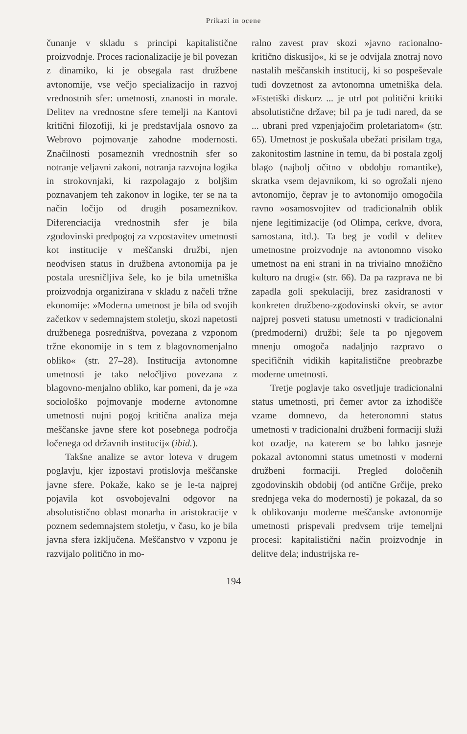Prikazi in ocene
čunanje v skladu s principi kapitalistične proizvodnje. Proces racionalizacije je bil povezan z dinamiko, ki je obsegala rast družbene avtonomije, vse večjo specializacijo in razvoj vrednostnih sfer: umetnosti, znanosti in morale. Delitev na vrednostne sfere temelji na Kantovi kritični filozofiji, ki je predstavljala osnovo za Webrovo pojmovanje zahodne modernosti. Značilnosti posameznih vrednostnih sfer so notranje veljavni zakoni, notranja razvojna logika in strokovnjaki, ki razpolagajo z boljšim poznavanjem teh zakonov in logike, ter se na ta način ločijo od drugih posameznikov. Diferenciacija vrednostnih sfer je bila zgodovinski predpogoj za vzpostavitev umetnosti kot institucije v meščanski družbi, njen neodvisen status in družbena avtonomija pa je postala uresničljiva šele, ko je bila umetniška proizvodnja organizirana v skladu z načeli tržne ekonomije: »Moderna umetnost je bila od svojih začetkov v sedemnajstem stoletju, skozi napetosti družbenega posredništva, povezana z vzponom tržne ekonomije in s tem z blagovnomenjalno obliko« (str. 27–28). Institucija avtonomne umetnosti je tako neločljivo povezana z blagovno-menjalno obliko, kar pomeni, da je »za sociološko pojmovanje moderne avtonomne umetnosti nujni pogoj kritična analiza meja meščanske javne sfere kot posebnega področja ločenega od državnih institucij« (ibid.).
Takšne analize se avtor loteva v drugem poglavju, kjer izpostavi protislovja meščanske javne sfere. Pokaže, kako se je le-ta najprej pojavila kot osvobojevalni odgovor na absolutistično oblast monarha in aristokracije v poznem sedemnajstem stoletju, v času, ko je bila javna sfera izključena. Meščanstvo v vzponu je razvijalo politično in mo-
ralno zavest prav skozi »javno racionalno-kritično diskusijo«, ki se je odvijala znotraj novo nastalih meščanskih institucij, ki so pospeševale tudi dovzetnost za avtonomna umetniška dela. »Estetiški diskurz ... je utrl pot politični kritiki absolutistične države; bil pa je tudi nared, da se ... ubrani pred vzpenjajočim proletariatom« (str. 65). Umetnost je poskušala ubežati prisilam trga, zakonitostim lastnine in temu, da bi postala zgolj blago (najbolj očitno v obdobju romantike), skratka vsem dejavnikom, ki so ogrožali njeno avtonomijo, čeprav je to avtonomijo omogočila ravno »osamosvojitev od tradicionalnih oblik njene legitimizacije (od Olimpa, cerkve, dvora, samostana, itd.). Ta beg je vodil v delitev umetnostne proizvodnje na avtonomno visoko umetnost na eni strani in na trivialno množično kulturo na drugi« (str. 66). Da pa razprava ne bi zapadla goli spekulaciji, brez zasidranosti v konkreten družbeno-zgodovinski okvir, se avtor najprej posveti statusu umetnosti v tradicionalni (predmoderni) družbi; šele ta po njegovem mnenju omogoča nadaljnjo razpravo o specifičnih vidikih kapitalistične preobrazbe moderne umetnosti.
Tretje poglavje tako osvetljuje tradicionalni status umetnosti, pri čemer avtor za izhodišče vzame domnevo, da heteronomni status umetnosti v tradicionalni družbeni formaciji služi kot ozadje, na katerem se bo lahko jasneje pokazal avtonomni status umetnosti v moderni družbeni formaciji. Pregled določenih zgodovinskih obdobij (od antične Grčije, preko srednjega veka do modernosti) je pokazal, da so k oblikovanju moderne meščanske avtonomije umetnosti prispevali predvsem trije temeljni procesi: kapitalistični način proizvodnje in delitve dela; industrijska re-
194